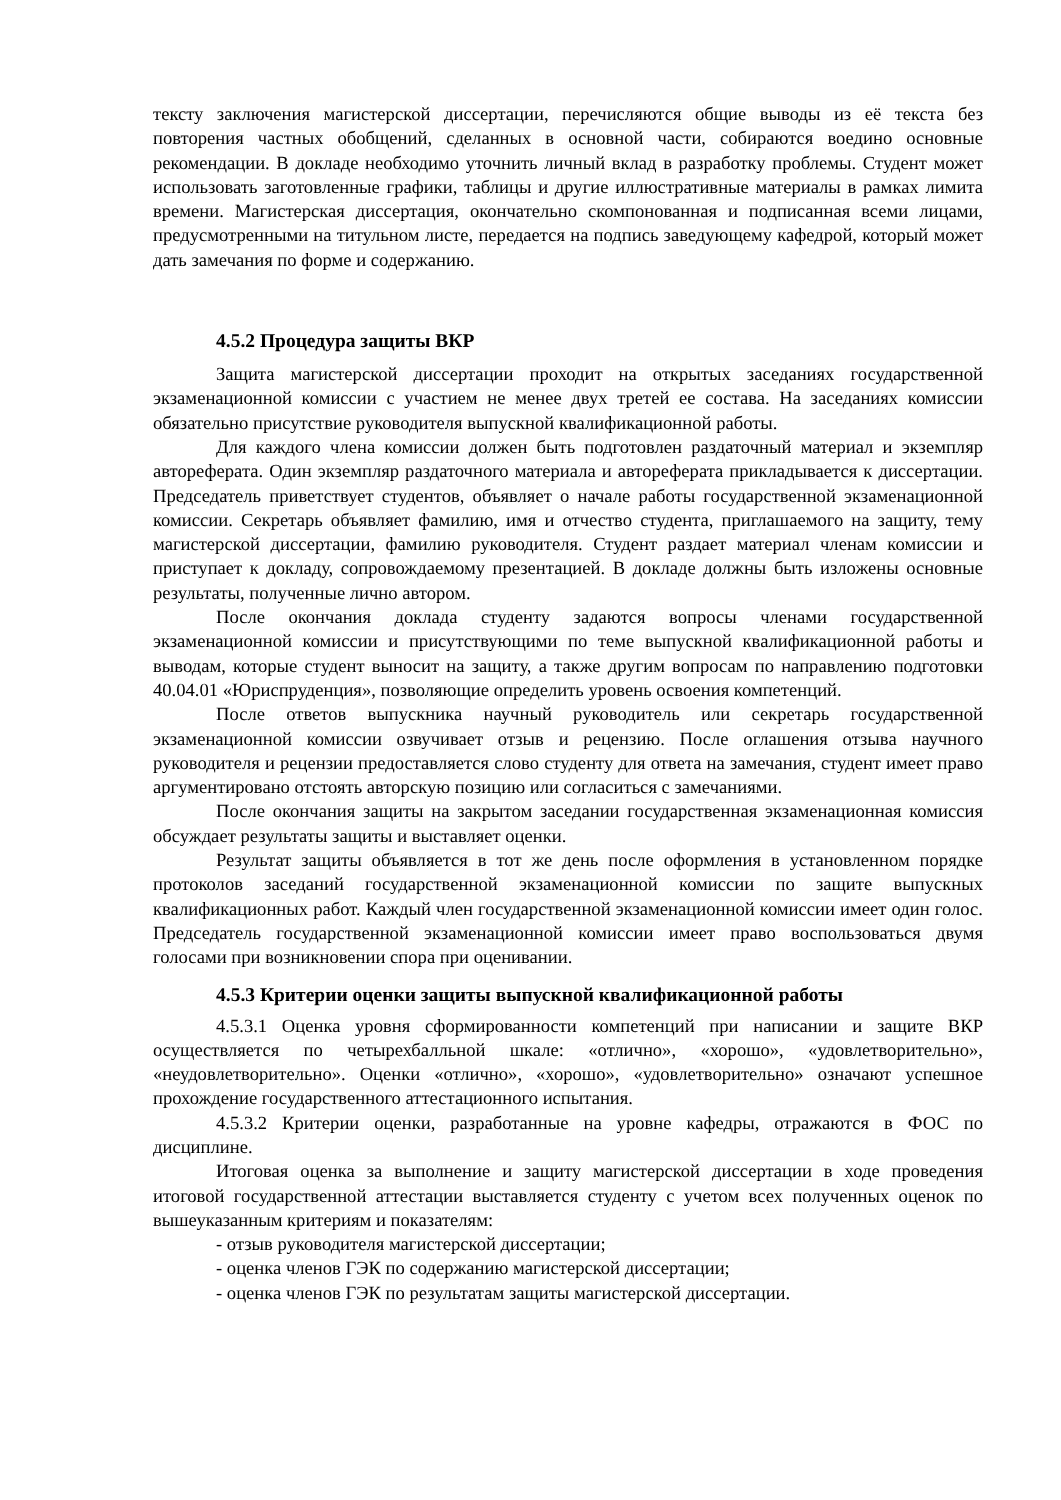тексту заключения магистерской диссертации, перечисляются общие выводы из её текста без повторения частных обобщений, сделанных в основной части, собираются воедино основные рекомендации. В докладе необходимо уточнить личный вклад в разработку проблемы. Студент может использовать заготовленные графики, таблицы и другие иллюстративные материалы в рамках лимита времени. Магистерская диссертация, окончательно скомпонованная и подписанная всеми лицами, предусмотренными на титульном листе, передается на подпись заведующему кафедрой, который может дать замечания по форме и содержанию.
4.5.2 Процедура защиты ВКР
Защита магистерской диссертации проходит на открытых заседаниях государственной экзаменационной комиссии с участием не менее двух третей ее состава. На заседаниях комиссии обязательно присутствие руководителя выпускной квалификационной работы.
Для каждого члена комиссии должен быть подготовлен раздаточный материал и экземпляр автореферата. Один экземпляр раздаточного материала и автореферата прикладывается к диссертации. Председатель приветствует студентов, объявляет о начале работы государственной экзаменационной комиссии. Секретарь объявляет фамилию, имя и отчество студента, приглашаемого на защиту, тему магистерской диссертации, фамилию руководителя. Студент раздает материал членам комиссии и приступает к докладу, сопровождаемому презентацией. В докладе должны быть изложены основные результаты, полученные лично автором.
После окончания доклада студенту задаются вопросы членами государственной экзаменационной комиссии и присутствующими по теме выпускной квалификационной работы и выводам, которые студент выносит на защиту, а также другим вопросам по направлению подготовки 40.04.01 «Юриспруденция», позволяющие определить уровень освоения компетенций.
После ответов выпускника научный руководитель или секретарь государственной экзаменационной комиссии озвучивает отзыв и рецензию. После оглашения отзыва научного руководителя и рецензии предоставляется слово студенту для ответа на замечания, студент имеет право аргументировано отстоять авторскую позицию или согласиться с замечаниями.
После окончания защиты на закрытом заседании государственная экзаменационная комиссия обсуждает результаты защиты и выставляет оценки.
Результат защиты объявляется в тот же день после оформления в установленном порядке протоколов заседаний государственной экзаменационной комиссии по защите выпускных квалификационных работ. Каждый член государственной экзаменационной комиссии имеет один голос. Председатель государственной экзаменационной комиссии имеет право воспользоваться двумя голосами при возникновении спора при оценивании.
4.5.3 Критерии оценки защиты выпускной квалификационной работы
4.5.3.1 Оценка уровня сформированности компетенций при написании и защите ВКР осуществляется по четырехбалльной шкале: «отлично», «хорошо», «удовлетворительно», «неудовлетворительно». Оценки «отлично», «хорошо», «удовлетворительно» означают успешное прохождение государственного аттестационного испытания.
4.5.3.2 Критерии оценки, разработанные на уровне кафедры, отражаются в ФОС по дисциплине.
Итоговая оценка за выполнение и защиту магистерской диссертации в ходе проведения итоговой государственной аттестации выставляется студенту с учетом всех полученных оценок по вышеуказанным критериям и показателям:
- отзыв руководителя магистерской диссертации;
- оценка членов ГЭК по содержанию магистерской диссертации;
- оценка членов ГЭК по результатам защиты магистерской диссертации.